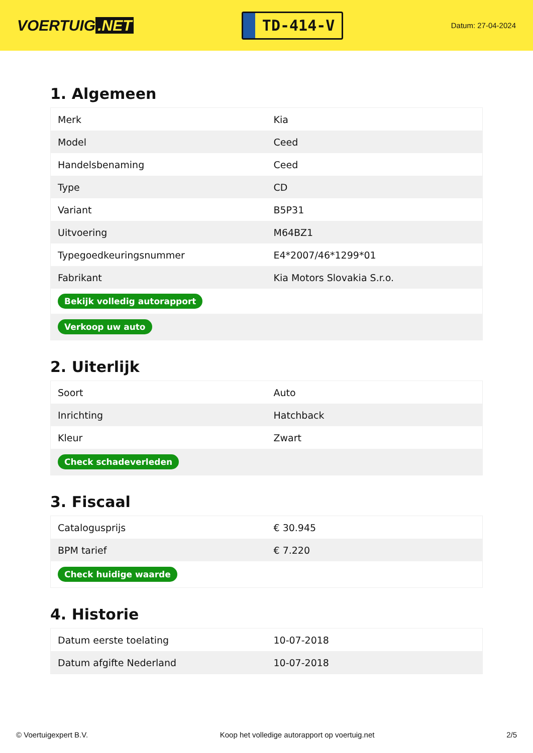VOERTUIG.NET
TD-414-V
Datum: 27-04-2024
1. Algemeen
| Merk | Kia |
| Model | Ceed |
| Handelsbenaming | Ceed |
| Type | CD |
| Variant | B5P31 |
| Uitvoering | M64BZ1 |
| Typegoedkeuringsnummer | E4*2007/46*1299*01 |
| Fabrikant | Kia Motors Slovakia S.r.o. |
| Bekijk volledig autorapport | |
| Verkoop uw auto | |
2. Uiterlijk
| Soort | Auto |
| Inrichting | Hatchback |
| Kleur | Zwart |
| Check schadeverleden | |
3. Fiscaal
| Catalogusprijs | € 30.945 |
| BPM tarief | € 7.220 |
| Check huidige waarde | |
4. Historie
| Datum eerste toelating | 10-07-2018 |
| Datum afgifte Nederland | 10-07-2018 |
© Voertuigexpert B.V. Koop het volledige autorapport op voertuig.net 2/5